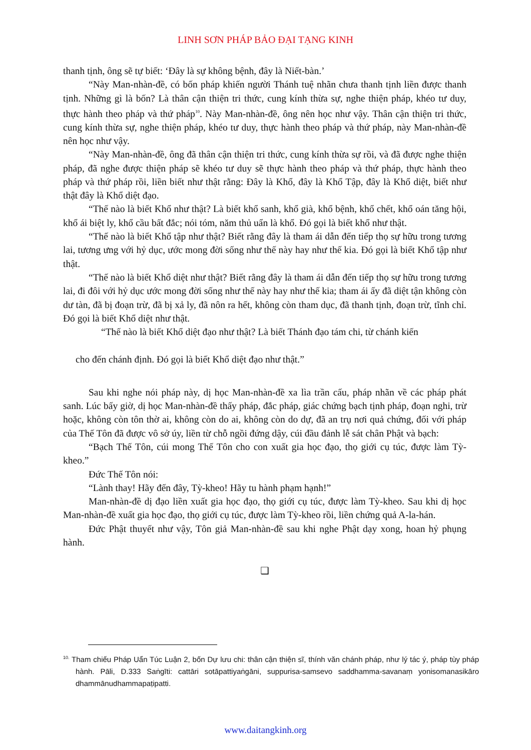LINH SƠN PHÁP BẢO ĐẠI TẠNG KINH
thanh tịnh, ông sẽ tự biết: ‘Đây là sự không bệnh, đây là Niết-bàn.’
“Này Man-nhàn-đề, có bốn pháp khiến người Thánh tuệ nhãn chưa thanh tịnh liền được thanh tịnh. Những gì là bốn? Là thân cận thiện tri thức, cung kính thừa sự, nghe thiện pháp, khéo tư duy, thực hành theo pháp và thứ pháp<sup>10</sup>. Này Man-nhàn-đề, ông nên học như vậy. Thân cận thiện tri thức, cung kính thừa sự, nghe thiện pháp, khéo tư duy, thực hành theo pháp và thứ pháp, này Man-nhàn-đề nên học như vậy.
“Này Man-nhàn-đề, ông đã thân cận thiện tri thức, cung kính thừa sự rồi, và đã được nghe thiện pháp, đã nghe được thiện pháp sẽ khéo tư duy sẽ thực hành theo pháp và thứ pháp, thực hành theo pháp và thứ pháp rồi, liền biết như thật rằng: Đây là Khổ, đây là Khổ Tập, đây là Khổ diệt, biết như thật đây là Khổ diệt đạo.
“Thế nào là biết Khổ như thật? Là biết khổ sanh, khổ già, khổ bệnh, khổ chết, khổ oán tăng hội, khổ ái biệt ly, khổ cầu bất đắc; nói tóm, năm thủ uẩn là khổ. Đó gọi là biết khổ như thật.
“Thế nào là biết Khổ tập như thật? Biết rằng đây là tham ái dẫn đến tiếp thọ sự hữu trong tương lai, tương ưng với hỷ dục, ước mong đời sống như thế này hay như thế kia. Đó gọi là biết Khổ tập như thật.
“Thế nào là biết Khổ diệt như thật? Biết rằng đây là tham ái dẫn đến tiếp thọ sự hữu trong tương lai, đi đôi với hỷ dục ước mong đời sống như thế này hay như thế kia; tham ái ấy đã diệt tận không còn dư tàn, đã bị đoạn trừ, đã bị xả ly, đã nôn ra hết, không còn tham dục, đã thanh tịnh, đoạn trừ, tĩnh chỉ. Đó gọi là biết Khổ diệt như thật.
“Thế nào là biết Khổ diệt đạo như thật? Là biết Thánh đạo tám chi, từ chánh kiến
cho đến chánh định. Đó gọi là biết Khổ diệt đạo như thật.”
Sau khi nghe nói pháp này, dị học Man-nhàn-đề xa lìa trần cấu, pháp nhãn về các pháp phát sanh. Lúc bấy giờ, dị học Man-nhàn-đề thấy pháp, đắc pháp, giác chứng bạch tịnh pháp, đoạn nghi, trừ hoặc, không còn tôn thờ ai, không còn do ai, không còn do dự, đã an trụ nơi quả chứng, đối với pháp của Thế Tôn đã được vô sở úy, liền từ chỗ ngồi đứng dậy, cúi đầu đảnh lễ sát chân Phật và bạch:
“Bạch Thế Tôn, cúi mong Thế Tôn cho con xuất gia học đạo, thọ giới cụ túc, được làm Tỳ-kheo.”
Đức Thế Tôn nói:
“Lành thay! Hãy đến đây, Tỳ-kheo! Hãy tu hành phạm hạnh!”
Man-nhàn-đề dị đạo liền xuất gia học đạo, thọ giới cụ túc, được làm Tỳ-kheo. Sau khi dị học Man-nhàn-đề xuất gia học đạo, thọ giới cụ túc, được làm Tỳ-kheo rồi, liền chứng quả A-la-hán.
Đức Phật thuyết như vậy, Tôn giả Man-nhàn-đề sau khi nghe Phật dạy xong, hoan hỷ phụng hành.
❑
<sup>10.</sup> Tham chiếu Pháp Uẩn Túc Luận 2, bốn Dự lưu chi: thân cận thiện sĩ, thính văn chánh pháp, như lý tác ý, pháp tùy pháp hành. Pāli, D.333 Saṅgīti: cattāri sotāpattiyaṅgāni, suppurisa-samsevo saddhamma-savanaṃ yonisomanasikāro dhammānudhammapaṭipatti.
www.daitangkinh.org